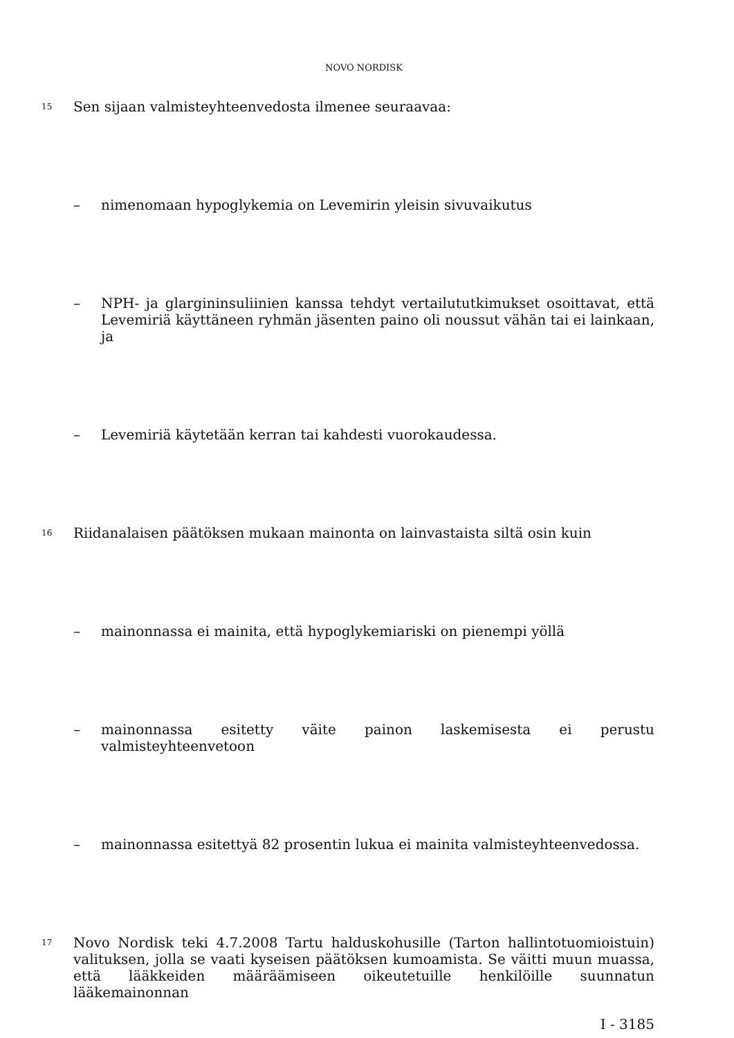NOVO NORDISK
15
Sen sijaan valmisteyhteenvedosta ilmenee seuraavaa:
– nimenomaan hypoglykemia on Levemirin yleisin sivuvaikutus
– NPH- ja glargininsuliinien kanssa tehdyt vertailututkimukset osoittavat, että Levemiriä käyttäneen ryhmän jäsenten paino oli noussut vähän tai ei lainkaan, ja
– Levemiriä käytetään kerran tai kahdesti vuorokaudessa.
16
Riidanalaisen päätöksen mukaan mainonta on lainvastaista siltä osin kuin
– mainonnassa ei mainita, että hypoglykemiariski on pienempi yöllä
– mainonnassa esitetty väite painon laskemisesta ei perustu valmisteyhteenvetoon
– mainonnassa esitettyä 82 prosentin lukua ei mainita valmisteyhteenvedossa.
17
Novo Nordisk teki 4.7.2008 Tartu halduskohusille (Tarton hallintotuomioistuin) valituksen, jolla se vaati kyseisen päätöksen kumoamista. Se väitti muun muassa, että lääkkeiden määräämiseen oikeutetuille henkilöille suunnatun lääkemainonnan
I - 3185